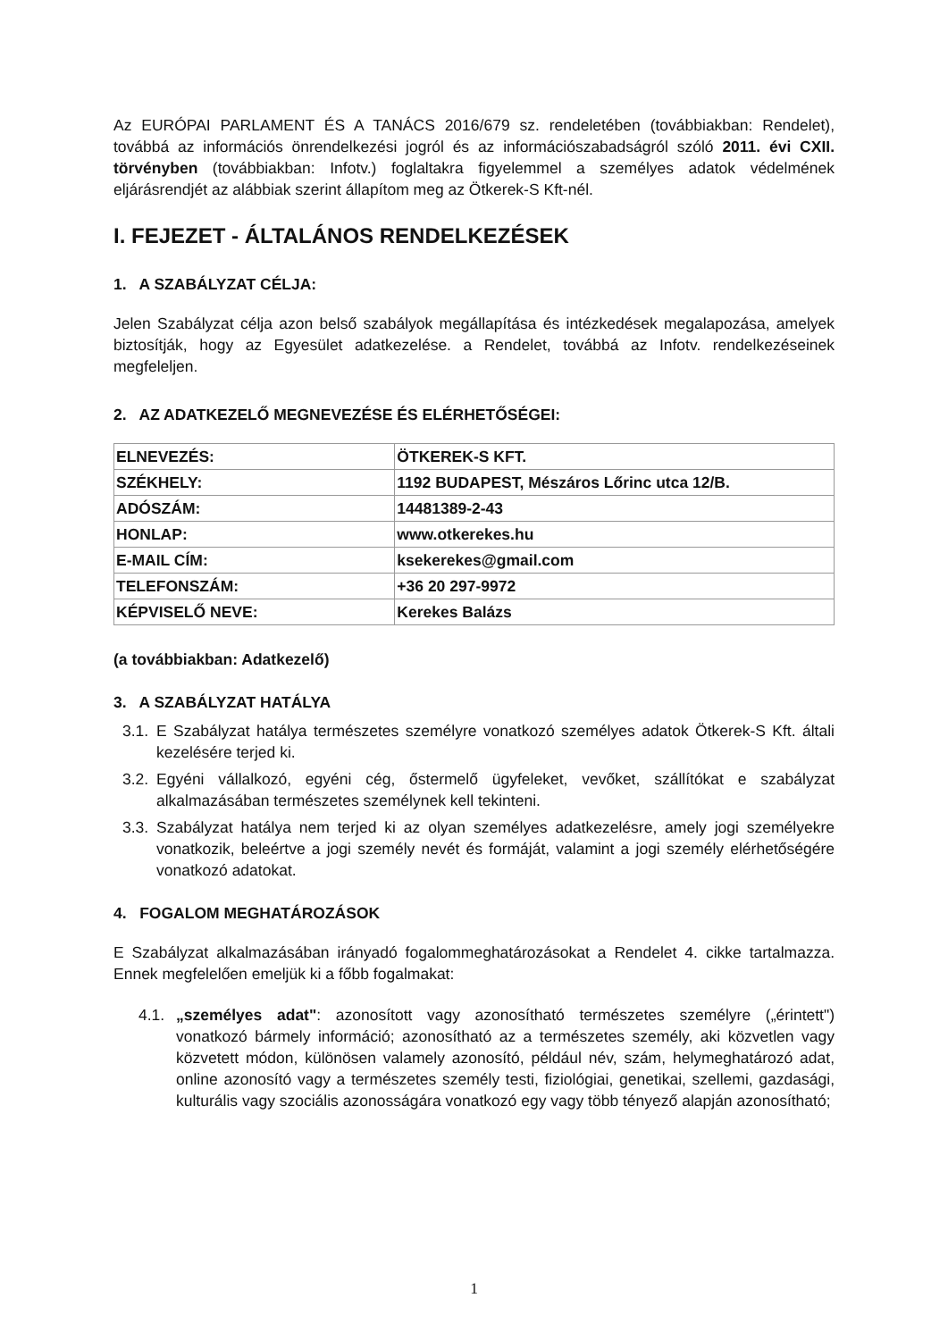Az EURÓPAI PARLAMENT ÉS A TANÁCS 2016/679 sz. rendeletében (továbbiakban: Rendelet), továbbá az információs önrendelkezési jogról és az információszabadságról szóló 2011. évi CXII. törvényben (továbbiakban: Infotv.) foglaltakra figyelemmel a személyes adatok védelmének eljárásrendjét az alábbiak szerint állapítom meg az Ötkerek-S Kft-nél.
I. FEJEZET - ÁLTALÁNOS RENDELKEZÉSEK
1. A SZABÁLYZAT CÉLJA:
Jelen Szabályzat célja azon belső szabályok megállapítása és intézkedések megalapozása, amelyek biztosítják, hogy az Egyesület adatkezelése. a Rendelet, továbbá az Infotv. rendelkezéseinek megfeleljen.
2. AZ ADATKEZELŐ MEGNEVEZÉSE ÉS ELÉRHETŐSÉGEI:
| ELNEVEZÉS: | ÖTKEREK-S KFT. |
| SZÉKHELY: | 1192 BUDAPEST, Mészáros Lőrinc utca 12/B. |
| ADÓSZÁM: | 14481389-2-43 |
| HONLAP: | www.otkerekes.hu |
| E-MAIL CÍM: | ksekerekes@gmail.com |
| TELEFONSZÁM: | +36 20 297-9972 |
| KÉPVISELŐ NEVE: | Kerekes Balázs |
(a továbbiakban: Adatkezelő)
3. A SZABÁLYZAT HATÁLYA
3.1. E Szabályzat hatálya természetes személyre vonatkozó személyes adatok Ötkerek-S Kft. általi kezelésére terjed ki.
3.2. Egyéni vállalkozó, egyéni cég, őstermelő ügyfeleket, vevőket, szállítókat e szabályzat alkalmazásában természetes személynek kell tekinteni.
3.3. Szabályzat hatálya nem terjed ki az olyan személyes adatkezelésre, amely jogi személyekre vonatkozik, beleértve a jogi személy nevét és formáját, valamint a jogi személy elérhetőségére vonatkozó adatokat.
4. FOGALOM MEGHATÁROZÁSOK
E Szabályzat alkalmazásában irányadó fogalommeghatározásokat a Rendelet 4. cikke tartalmazza. Ennek megfelelően emeljük ki a főbb fogalmakat:
4.1. „személyes adat": azonosított vagy azonosítható természetes személyre („érintett") vonatkozó bármely információ; azonosítható az a természetes személy, aki közvetlen vagy közvetett módon, különösen valamely azonosító, például név, szám, helymeghatározó adat, online azonosító vagy a természetes személy testi, fiziológiai, genetikai, szellemi, gazdasági, kulturális vagy szociális azonosságára vonatkozó egy vagy több tényező alapján azonosítható;
1